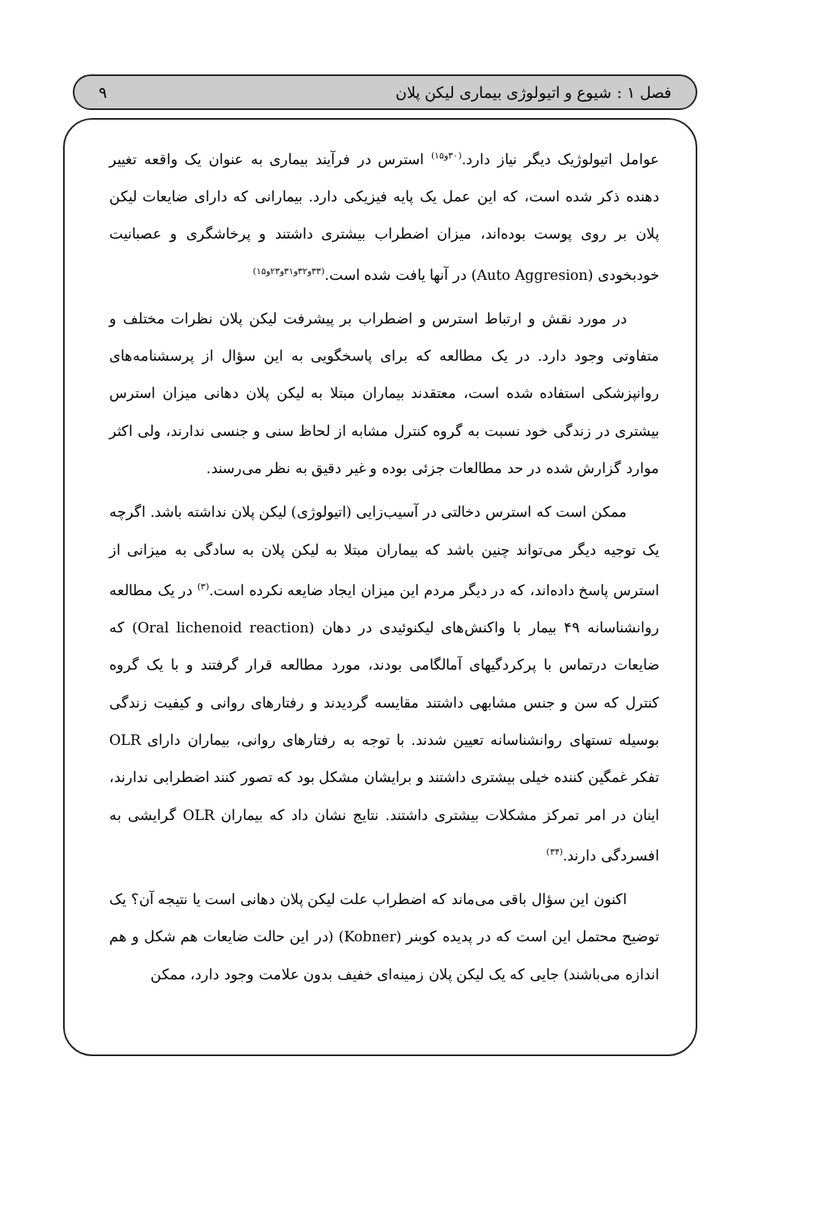فصل ۱ : شیوع و اتیولوژی بیماری لیکن پلان ۹
عوامل اتیولوژیک دیگر نیاز دارد.<sup>(۳۰و۱۵)</sup> استرس در فرآیند بیماری به عنوان یک واقعه تغییر دهنده ذکر شده است، که این عمل یک پایه فیزیکی دارد. بیمارانی که دارای ضایعات لیکن پلان بر روی پوست بوده‌اند، میزان اضطراب بیشتری داشتند و پرخاشگری و عصبانیت خودبخودی (Auto Aggresion) در آنها یافت شده است.<sup>(۳۳و۳۲و۳۱و۲۳و۱۵)</sup>
در مورد نقش و ارتباط استرس و اضطراب بر پیشرفت لیکن پلان نظرات مختلف و متفاوتی وجود دارد. در یک مطالعه که برای پاسخگویی به این سؤال از پرسشنامه‌های روانپزشکی استفاده شده است، معتقدند بیماران مبتلا به لیکن پلان دهانی میزان استرس بیشتری در زندگی خود نسبت به گروه کنترل مشابه از لحاظ سنی و جنسی ندارند، ولی اکثر موارد گزارش شده در حد مطالعات جزئی بوده و غیر دقیق به نظر می‌رسند.
ممکن است که استرس دخالتی در آسیب‌زایی (اتیولوژی) لیکن پلان نداشته باشد. اگرچه یک توجیه دیگر می‌تواند چنین باشد که بیماران مبتلا به لیکن پلان به سادگی به میزانی از استرس پاسخ داده‌اند، که در دیگر مردم این میزان ایجاد ضایعه نکرده است.<sup>(۳)</sup> در یک مطالعه روانشناسانه ۴۹ بیمار با واکنش‌های لیکنوئیدی در دهان (Oral lichenoid reaction) که ضایعات درتماس با پرکردگیهای آمالگامی بودند، مورد مطالعه قرار گرفتند و با یک گروه کنترل که سن و جنس مشابهی داشتند مقایسه گردیدند و رفتارهای روانی و کیفیت زندگی بوسیله تستهای روانشناسانه تعیین شدند. با توجه به رفتارهای روانی، بیماران دارای OLR تفکر غمگین کننده خیلی بیشتری داشتند و برایشان مشکل بود که تصور کنند اضطرابی ندارند، اینان در امر تمرکز مشکلات بیشتری داشتند. نتایج نشان داد که بیماران OLR گرایشی به افسردگی دارند.<sup>(۳۴)</sup>
اکنون این سؤال باقی می‌ماند که اضطراب علت لیکن پلان دهانی است یا نتیجه آن؟ یک توضیح محتمل این است که در پدیده کوبنر (Kobner) (در این حالت ضایعات هم شکل و هم اندازه می‌باشند) جایی که یک لیکن پلان زمینه‌ای خفیف بدون علامت وجود دارد، ممکن